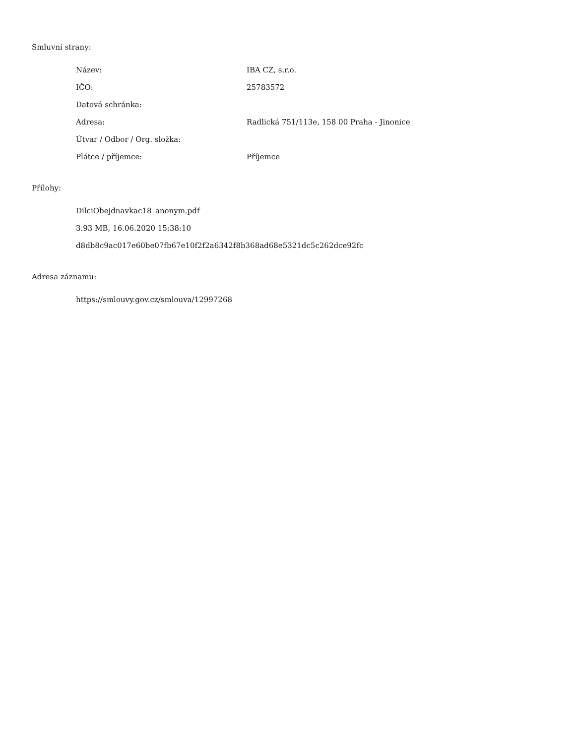Smluvní strany:
| Název: | IBA CZ, s.r.o. |
| IČO: | 25783572 |
| Datová schránka: | |
| Adresa: | Radlická 751/113e, 158 00 Praha - Jinonice |
| Útvar / Odbor / Org. složka: | |
| Plátce / příjemce: | Příjemce |
Přílohy:
DilciObejdnavkac18_anonym.pdf
3.93 MB, 16.06.2020 15:38:10
d8db8c9ac017e60be07fb67e10f2f2a6342f8b368ad68e5321dc5c262dce92fc
Adresa záznamu:
https://smlouvy.gov.cz/smlouva/12997268